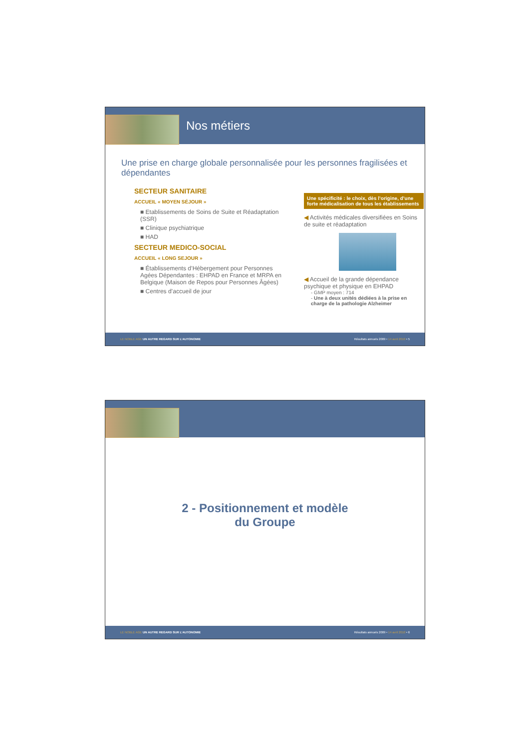Nos métiers
Une prise en charge globale personnalisée pour les personnes fragilisées et dépendantes
SECTEUR SANITAIRE
ACCUEIL « MOYEN SÉJOUR »
■ Etablissements de Soins de Suite et Réadaptation (SSR)
■ Clinique psychiatrique
■ HAD
SECTEUR MEDICO-SOCIAL
ACCUEIL « LONG SEJOUR »
■ Établissements d’Hébergement pour Personnes Agées Dépendantes : EHPAD en France et MRPA en Belgique (Maison de Repos pour Personnes Âgées)
■ Centres d’accueil de jour
Une spécificité : le choix, dès l’origine, d’une forte médicalisation de tous les établissements
◀ Activités médicales diversifiées en Soins de suite et réadaptation
◀ Accueil de la grande dépendance psychique et physique en EHPAD
- GMP moyen : 714
- Une à deux unités dédiées à la prise en charge de la pathologie Alzheimer
LE NOBLE AGE UN AUTRE REGARD SUR L’AUTONOMIE Résultats annuels 2009 • 14 avril 2010 • 5
2 - Positionnement et modèle
du Groupe
LE NOBLE AGE UN AUTRE REGARD SUR L’AUTONOMIE Résultats annuels 2009 • 14 avril 2010 • 6